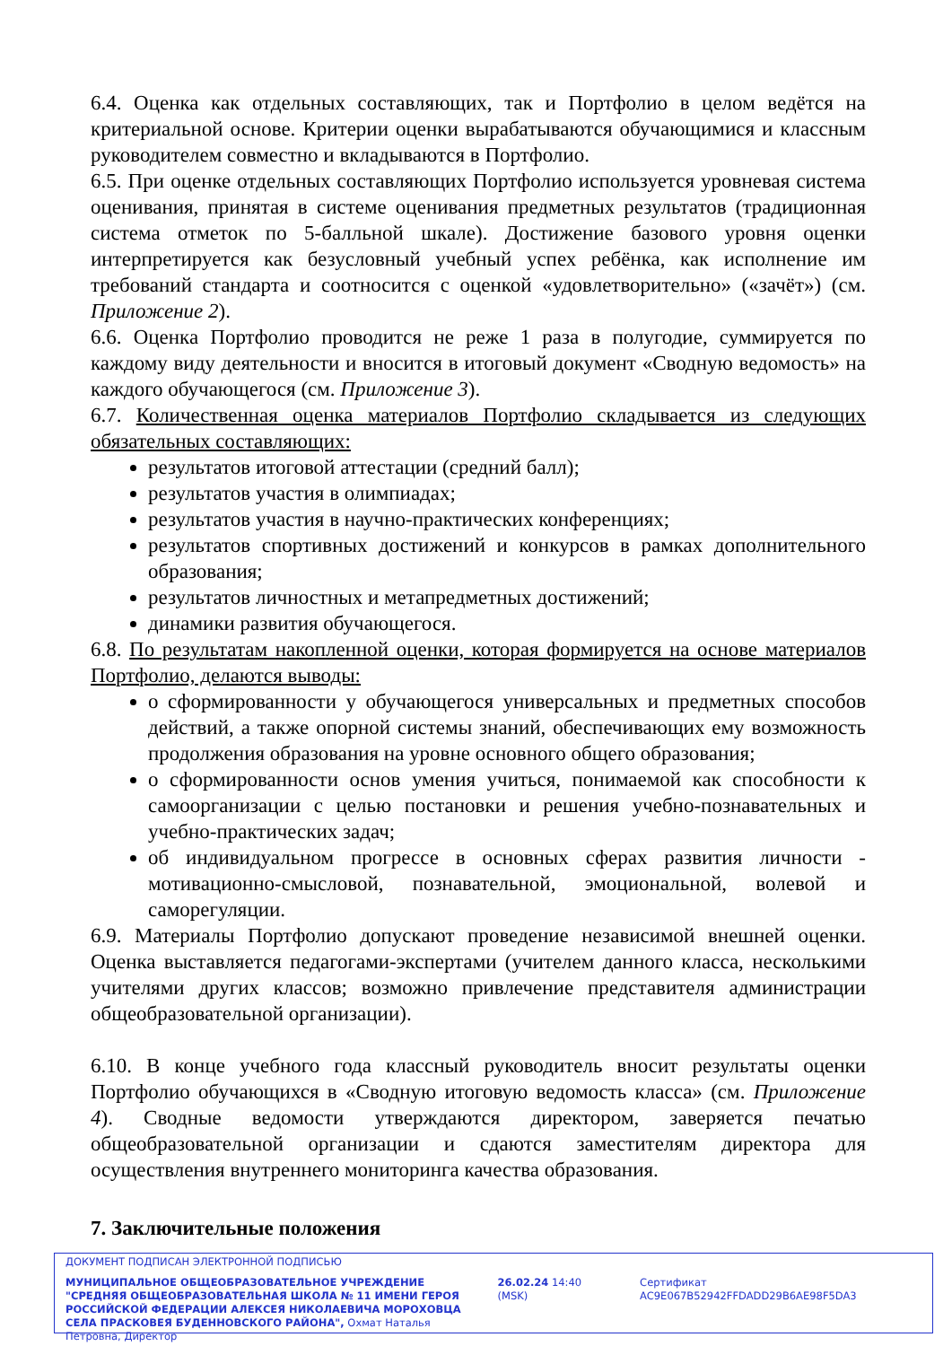6.4. Оценка как отдельных составляющих, так и Портфолио в целом ведётся на критериальной основе. Критерии оценки вырабатываются обучающимися и классным руководителем совместно и вкладываются в Портфолио.
6.5. При оценке отдельных составляющих Портфолио используется уровневая система оценивания, принятая в системе оценивания предметных результатов (традиционная система отметок по 5-балльной шкале). Достижение базового уровня оценки интерпретируется как безусловный учебный успех ребёнка, как исполнение им требований стандарта и соотносится с оценкой «удовлетворительно» («зачёт») (см. Приложение 2).
6.6. Оценка Портфолио проводится не реже 1 раза в полугодие, суммируется по каждому виду деятельности и вносится в итоговый документ «Сводную ведомость» на каждого обучающегося (см. Приложение 3).
6.7. Количественная оценка материалов Портфолио складывается из следующих обязательных составляющих:
результатов итоговой аттестации (средний балл);
результатов участия в олимпиадах;
результатов участия в научно-практических конференциях;
результатов спортивных достижений и конкурсов в рамках дополнительного образования;
результатов личностных и метапредметных достижений;
динамики развития обучающегося.
6.8. По результатам накопленной оценки, которая формируется на основе материалов Портфолио, делаются выводы:
о сформированности у обучающегося универсальных и предметных способов действий, а также опорной системы знаний, обеспечивающих ему возможность продолжения образования на уровне основного общего образования;
о сформированности основ умения учиться, понимаемой как способности к самоорганизации с целью постановки и решения учебно-познавательных и учебно-практических задач;
об индивидуальном прогрессе в основных сферах развития личности - мотивационно-смысловой, познавательной, эмоциональной, волевой и саморегуляции.
6.9. Материалы Портфолио допускают проведение независимой внешней оценки. Оценка выставляется педагогами-экспертами (учителем данного класса, несколькими учителями других классов; возможно привлечение представителя администрации общеобразовательной организации).
6.10. В конце учебного года классный руководитель вносит результаты оценки Портфолио обучающихся в «Сводную итоговую ведомость класса» (см. Приложение 4). Сводные ведомости утверждаются директором, заверяется печатью общеобразовательной организации и сдаются заместителям директора для осуществления внутреннего мониторинга качества образования.
7. Заключительные положения
ДОКУМЕНТ ПОДПИСАН ЭЛЕКТРОННОЙ ПОДПИСЬЮ
МУНИЦИПАЛЬНОЕ ОБЩЕОБРАЗОВАТЕЛЬНОЕ УЧРЕЖДЕНИЕ "СРЕДНЯЯ ОБЩЕОБРАЗОВАТЕЛЬНАЯ ШКОЛА № 11 ИМЕНИ ГЕРОЯ РОССИЙСКОЙ ФЕДЕРАЦИИ АЛЕКСЕЯ НИКОЛАЕВИЧА МОРОХОВЦА СЕЛА ПРАСКОВЕЯ БУДЕННОВСКОГО РАЙОНА", Охмат Наталья Петровна, Директор
26.02.24 14:40 (MSK) Сертификат AC9E067B52942FFDADD29B6AE98F5DA3